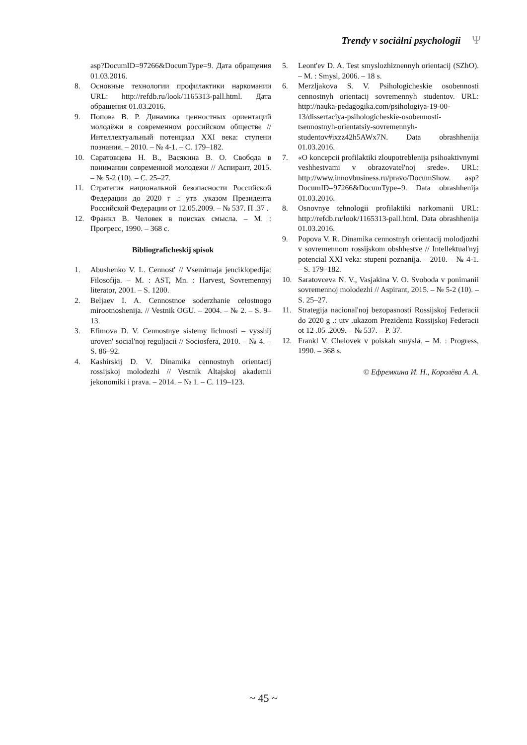Trendy v sociální psychologii Ψ
asp?DocumID=97266&DocumType=9. Дата обращения 01.03.2016.
8. Основные технологии профилактики наркомании URL: http://refdb.ru/look/1165313-pall.html. Дата обращения 01.03.2016.
9. Попова В. Р. Динамика ценностных ориентаций молодёжи в современном российском обществе // Интеллектуальный потенциал XXI века: ступени познания. – 2010. – № 4-1. – С. 179–182.
10. Саратовцева Н. В., Васякина В. О. Свобода в понимании современной молодежи // Аспирант, 2015. – № 5-2 (10). – С. 25–27.
11. Стратегия национальной безопасности Российской Федерации до 2020 г .: утв .указом Президента Российской Федерации от 12.05.2009. – № 537. П .37 .
12. Франкл В. Человек в поисках смысла. – М. : Прогресс, 1990. – 368 с.
Bibliograficheskij spisok
1. Abushenko V. L. Cennost' // Vsemirnaja jenciklopedija: Filosofija. – M. : AST, Mn. : Harvest, Sovremennyj literator, 2001. – S. 1200.
2. Beljaev I. A. Cennostnoe soderzhanie celostnogo mirootnoshenija. // Vestnik OGU. – 2004. – № 2. – S. 9–13.
3. Efimova D. V. Cennostnye sistemy lichnosti – vysshij uroven' social'noj reguljacii // Sociosfera, 2010. – № 4. – S. 86–92.
4. Kashirskij D. V. Dinamika cennostnyh orientacij rossijskoj molodezhi // Vestnik Altajskoj akademii jekonomiki i prava. – 2014. – № 1. – С. 119–123.
5. Leont'ev D. A. Test smyslozhiznennyh orientacij (SZhO). – M. : Smysl, 2006. – 18 s.
6. Merzljakova S. V. Psihologicheskie osobennosti cennostnyh orientacij sovremennyh studentov. URL: http://nauka-pedagogika.com/psihologiya-19-00-13/dissertaciya-psihologicheskie-osobennosti-tsennostnyh-orientatsiy-sovremennyh-studentov#ixzz42h5AWx7N. Data obrashhenija 01.03.2016.
7. «O koncepcii profilaktiki zloupotreblenija psihoaktivnymi veshhestvami v obrazovatel'noj srede». URL: http://www.innovbusiness.ru/pravo/DocumShow. asp?DocumID=97266&DocumType=9. Data obrashhenija 01.03.2016.
8. Osnovnye tehnologii profilaktiki narkomanii URL: http://refdb.ru/look/1165313-pall.html. Data obrashhenija 01.03.2016.
9. Popova V. R. Dinamika cennostnyh orientacij molodjozhi v sovremennom rossijskom obshhestve // Intellektual'nyj potencial XXI veka: stupeni poznanija. – 2010. – № 4-1. – S. 179–182.
10. Saratovceva N. V., Vasjakina V. O. Svoboda v ponimanii sovremennoj molodezhi // Aspirant, 2015. – № 5-2 (10). – S. 25–27.
11. Strategija nacional'noj bezopasnosti Rossijskoj Federacii do 2020 g .: utv .ukazom Prezidenta Rossijskoj Federacii ot 12 .05 .2009. – № 537. – P. 37.
12. Frankl V. Chelovek v poiskah smysla. – M. : Progress, 1990. – 368 s.
© Ефремкина И. Н., Королёва А. А.
~ 45 ~